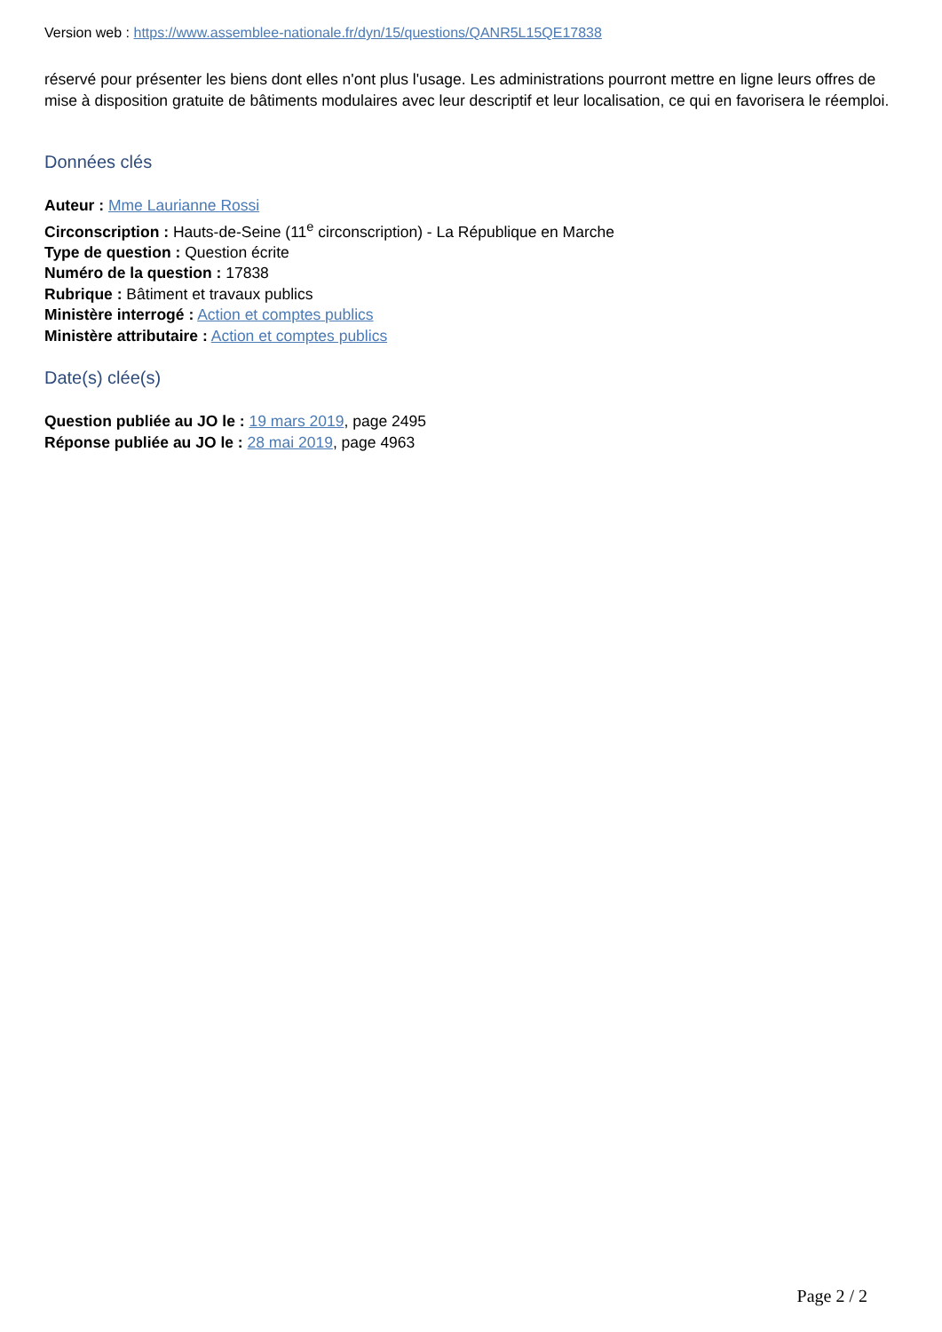Version web : https://www.assemblee-nationale.fr/dyn/15/questions/QANR5L15QE17838
réservé pour présenter les biens dont elles n'ont plus l'usage. Les administrations pourront mettre en ligne leurs offres de mise à disposition gratuite de bâtiments modulaires avec leur descriptif et leur localisation, ce qui en favorisera le réemploi.
Données clés
Auteur : Mme Laurianne Rossi
Circonscription : Hauts-de-Seine (11<sup>e</sup> circonscription) - La République en Marche
Type de question : Question écrite
Numéro de la question : 17838
Rubrique : Bâtiment et travaux publics
Ministère interrogé : Action et comptes publics
Ministère attributaire : Action et comptes publics
Date(s) clée(s)
Question publiée au JO le : 19 mars 2019, page 2495
Réponse publiée au JO le : 28 mai 2019, page 4963
Page 2 / 2